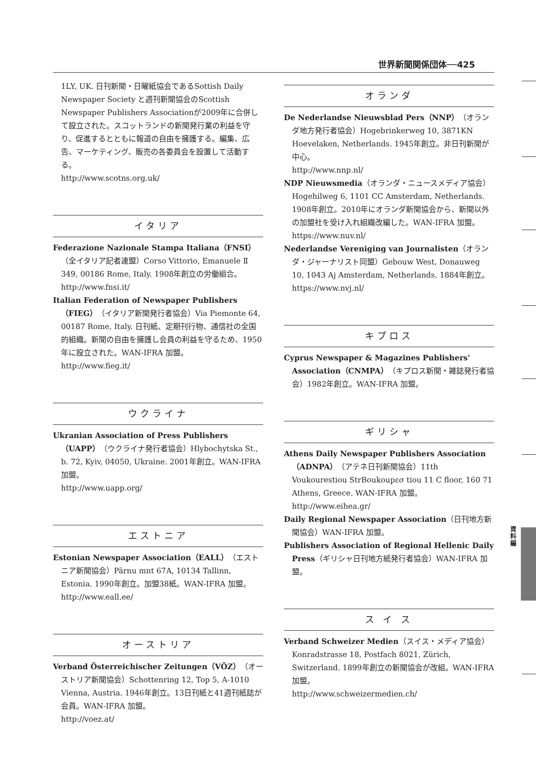世界新聞関係団体──425
資料編
1LY, UK. 日刊新聞・日曜紙協会であるSottish Daily Newspaper Society と週刊新聞協会のScottish Newspaper Publishers Associationが2009年に合併して設立された。スコットランドの新聞発行業の利益を守り、促進するとともに報道の自由を擁護する。編集、広告、マーケティング、販売の各委員会を設置して活動する。
http://www.scotns.org.uk/
イタリア
Federazione Nazionale Stampa Italiana（FNSI）（全イタリア記者連盟）Corso Vittorio, Emanuele Ⅱ 349, 00186 Rome, Italy. 1908年創立の労働組合。
http://www.fnsi.it/
Italian Federation of Newspaper Publishers（FIEG）（イタリア新聞発行者協会）Via Piemonte 64, 00187 Rome, Italy. 日刊紙、定期刊行物、通信社の全国的組織。新聞の自由を擁護し会員の利益を守るため、1950年に設立された。WAN-IFRA 加盟。
http://www.fieg.it/
ウクライナ
Ukranian Association of Press Publishers（UAPP）（ウクライナ発行者協会）Hlybochytska St., b. 72, Kyiv, 04050, Ukraine. 2001年創立。WAN-IFRA 加盟。
http://www.uapp.org/
エストニア
Estonian Newspaper Association（EALL）（エストニア新聞協会）Pärnu mnt 67A, 10134 Tallinn, Estonia. 1990年創立。加盟38紙。WAN-IFRA 加盟。
http://www.eall.ee/
オーストリア
Verband Österreichischer Zeitungen（VÖZ）（オーストリア新聞協会）Schottenring 12, Top 5, A-1010 Vienna, Austria. 1946年創立。13日刊紙と41週刊紙誌が会員。WAN-IFRA 加盟。
http://voez.at/
オランダ
De Nederlandse Nieuwsblad Pers（NNP）（オランダ地方発行者協会）Hogebrinkerweg 10, 3871KN Hoevelaken, Netherlands. 1945年創立。非日刊新聞が中心。
http://www.nnp.nl/
NDP Nieuwsmedia（オランダ・ニュースメディア協会）Hogehilweg 6, 1101 CC Amsterdam, Netherlands. 1908年創立。2010年にオランダ新聞協会から、新聞以外の加盟社を受け入れ組織改編した。WAN-IFRA 加盟。
https://www.nuv.nl/
Nederlandse Vereniging van Journalisten（オランダ・ジャーナリスト同盟）Gebouw West, Donauweg 10, 1043 Aj Amsterdam, Netherlands. 1884年創立。
https://www.nvj.nl/
キプロス
Cyprus Newspaper & Magazines Publishers' Association（CNMPA）（キプロス新聞・雑誌発行者協会）1982年創立。WAN-IFRA 加盟。
ギリシャ
Athens Daily Newspaper Publishers Association（ADNPA）（アテネ日刊新聞協会）11th Voukourestiou StrBoukoupεσ tiou 11 C floor, 160 71 Athens, Greece. WAN-IFRA 加盟。
http://www.eihea.gr/
Daily Regional Newspaper Association（日刊地方新聞協会）WAN-IFRA 加盟。
Publishers Association of Regional Hellenic Daily Press（ギリシャ日刊地方紙発行者協会）WAN-IFRA 加盟。
ス イ ス
Verband Schweizer Medien（スイス・メディア協会）Konradstrasse 18, Postfach 8021, Zürich, Switzerland. 1899年創立の新聞協会が改組。WAN-IFRA 加盟。
http://www.schweizermedien.ch/